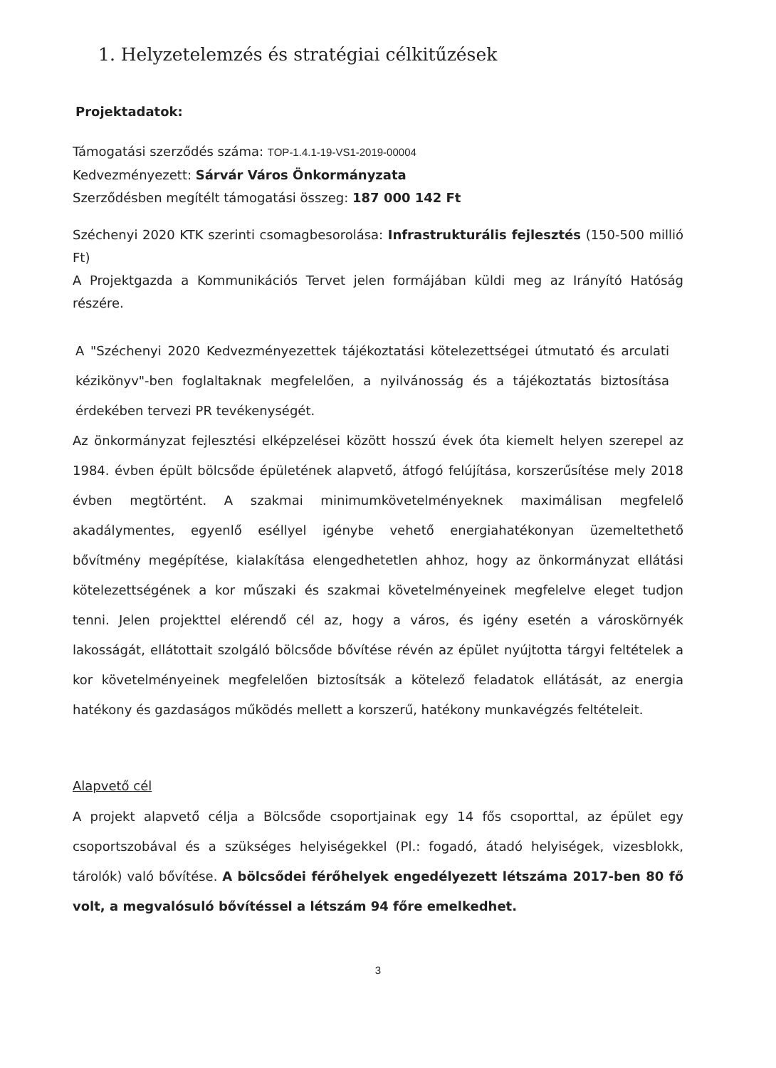1. Helyzetelemzés és stratégiai célkitűzések
Projektadatok:
Támogatási szerződés száma: TOP-1.4.1-19-VS1-2019-00004
Kedvezményezett: Sárvár Város Önkormányzata
Szerződésben megítélt támogatási összeg: 187 000 142 Ft
Széchenyi 2020 KTK szerinti csomagbesorolása: Infrastrukturális fejlesztés (150-500 millió Ft)
A Projektgazda a Kommunikációs Tervet jelen formájában küldi meg az Irányító Hatóság részére.
A "Széchenyi 2020 Kedvezményezettek tájékoztatási kötelezettségei útmutató és arculati kézikönyv"-ben foglaltaknak megfelelően, a nyilvánosság és a tájékoztatás biztosítása érdekében tervezi PR tevékenységét.
Az önkormányzat fejlesztési elképzelései között hosszú évek óta kiemelt helyen szerepel az 1984. évben épült bölcsőde épületének alapvető, átfogó felújítása, korszerűsítése mely 2018 évben megtörtént. A szakmai minimumkövetelményeknek maximálisan megfelelő akadálymentes, egyenlő eséllyel igénybe vehető energiahatékonyan üzemeltethető bővítmény megépítése, kialakítása elengedhetetlen ahhoz, hogy az önkormányzat ellátási kötelezettségének a kor műszaki és szakmai követelményeinek megfelelve eleget tudjon tenni. Jelen projekttel elérendő cél az, hogy a város, és igény esetén a városkörnyék lakosságát, ellátottait szolgáló bölcsőde bővítése révén az épület nyújtotta tárgyi feltételek a kor követelményeinek megfelelően biztosítsák a kötelező feladatok ellátását, az energia hatékony és gazdaságos működés mellett a korszerű, hatékony munkavégzés feltételeit.
Alapvető cél
A projekt alapvető célja a Bölcsőde csoportjainak egy 14 fős csoporttal, az épület egy csoportszobával és a szükséges helyiségekkel (Pl.: fogadó, átadó helyiségek, vizesblokk, tárolók) való bővítése. A bölcsődei férőhelyek engedélyezett létszáma 2017-ben 80 fő volt, a megvalósuló bővítéssel a létszám 94 főre emelkedhet.
3